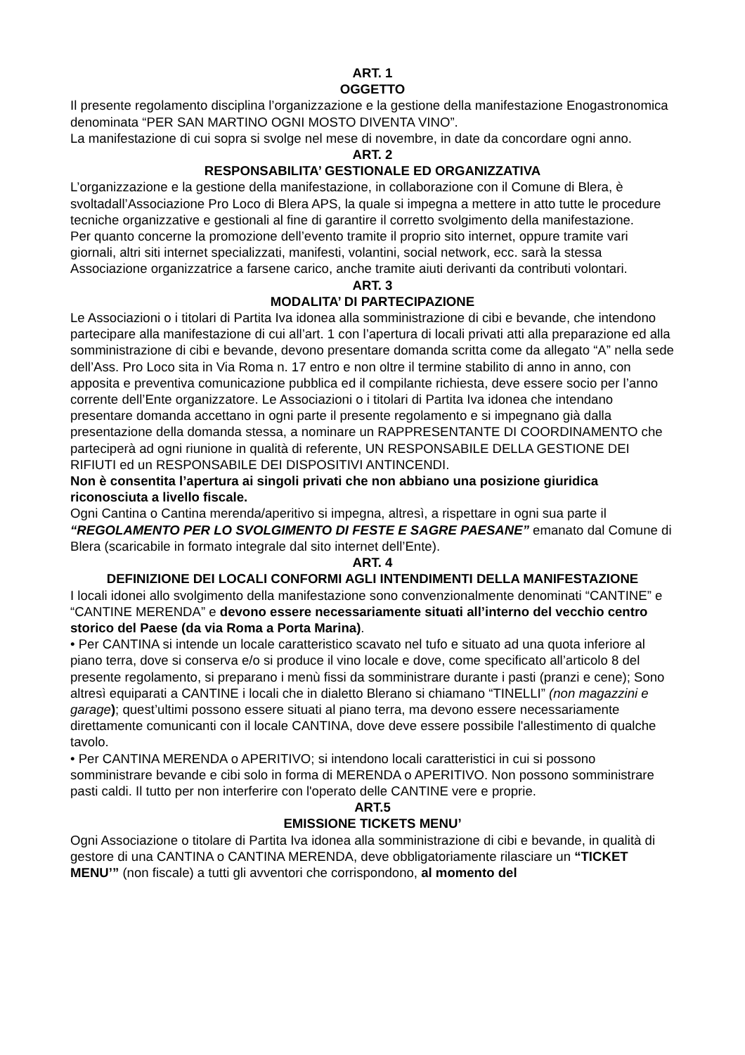ART. 1
OGGETTO
Il presente regolamento disciplina l’organizzazione e la gestione della manifestazione Enogastronomica denominata “PER SAN MARTINO OGNI MOSTO DIVENTA VINO”.
La manifestazione di cui sopra si svolge nel mese di novembre, in date da concordare ogni anno.
ART. 2
RESPONSABILITA’ GESTIONALE ED ORGANIZZATIVA
L’organizzazione e la gestione della manifestazione, in collaborazione con il Comune di Blera, è svoltadall’Associazione Pro Loco di Blera APS, la quale si impegna a mettere in atto tutte le procedure tecniche organizzative e gestionali al fine di garantire il corretto svolgimento della manifestazione.
Per quanto concerne la promozione dell’evento tramite il proprio sito internet, oppure tramite vari giornali, altri siti internet specializzati, manifesti, volantini, social network, ecc. sarà la stessa Associazione organizzatrice a farsene carico, anche tramite aiuti derivanti da contributi volontari.
ART. 3
MODALITA’ DI PARTECIPAZIONE
Le Associazioni o i titolari di Partita Iva idonea alla somministrazione di cibi e bevande, che intendono partecipare alla manifestazione di cui all’art. 1 con l’apertura di locali privati atti alla preparazione ed alla somministrazione di cibi e bevande, devono presentare domanda scritta come da allegato “A” nella sede dell’Ass. Pro Loco sita in Via Roma n. 17 entro e non oltre il termine stabilito di anno in anno, con apposita e preventiva comunicazione pubblica ed il compilante richiesta, deve essere socio per l’anno corrente dell’Ente organizzatore. Le Associazioni o i titolari di Partita Iva idonea che intendano presentare domanda accettano in ogni parte il presente regolamento e si impegnano già dalla presentazione della domanda stessa, a nominare un RAPPRESENTANTE DI COORDINAMENTO che parteciperà ad ogni riunione in qualità di referente, UN RESPONSABILE DELLA GESTIONE DEI RIFIUTI ed un RESPONSABILE DEI DISPOSITIVI ANTINCENDI.
Non è consentita l’apertura ai singoli privati che non abbiano una posizione giuridica riconosciuta a livello fiscale.
Ogni Cantina o Cantina merenda/aperitivo si impegna, altresì, a rispettare in ogni sua parte il “REGOLAMENTO PER LO SVOLGIMENTO DI FESTE E SAGRE PAESANE” emanato dal Comune di Blera (scaricabile in formato integrale dal sito internet dell’Ente).
ART. 4
DEFINIZIONE DEI LOCALI CONFORMI AGLI INTENDIMENTI DELLA MANIFESTAZIONE
I locali idonei allo svolgimento della manifestazione sono convenzionalmente denominati “CANTINE” e “CANTINE MERENDA” e devono essere necessariamente situati all’interno del vecchio centro storico del Paese (da via Roma a Porta Marina).
• Per CANTINA si intende un locale caratteristico scavato nel tufo e situato ad una quota inferiore al piano terra, dove si conserva e/o si produce il vino locale e dove, come specificato all’articolo 8 del presente regolamento, si preparano i menù fissi da somministrare durante i pasti (pranzi e cene); Sono altresì equiparati a CANTINE i locali che in dialetto Blerano si chiamano “TINELLI” (non magazzini e garage); quest’ultimi possono essere situati al piano terra, ma devono essere necessariamente direttamente comunicanti con il locale CANTINA, dove deve essere possibile l'allestimento di qualche tavolo.
• Per CANTINA MERENDA o APERITIVO; si intendono locali caratteristici in cui si possono somministrare bevande e cibi solo in forma di MERENDA o APERITIVO. Non possono somministrare pasti caldi. Il tutto per non interferire con l'operato delle CANTINE vere e proprie.
ART.5
EMISSIONE TICKETS MENU’
Ogni Associazione o titolare di Partita Iva idonea alla somministrazione di cibi e bevande, in qualità di gestore di una CANTINA o CANTINA MERENDA, deve obbligatoriamente rilasciare un “TICKET MENU’” (non fiscale) a tutti gli avventori che corrispondono, al momento del